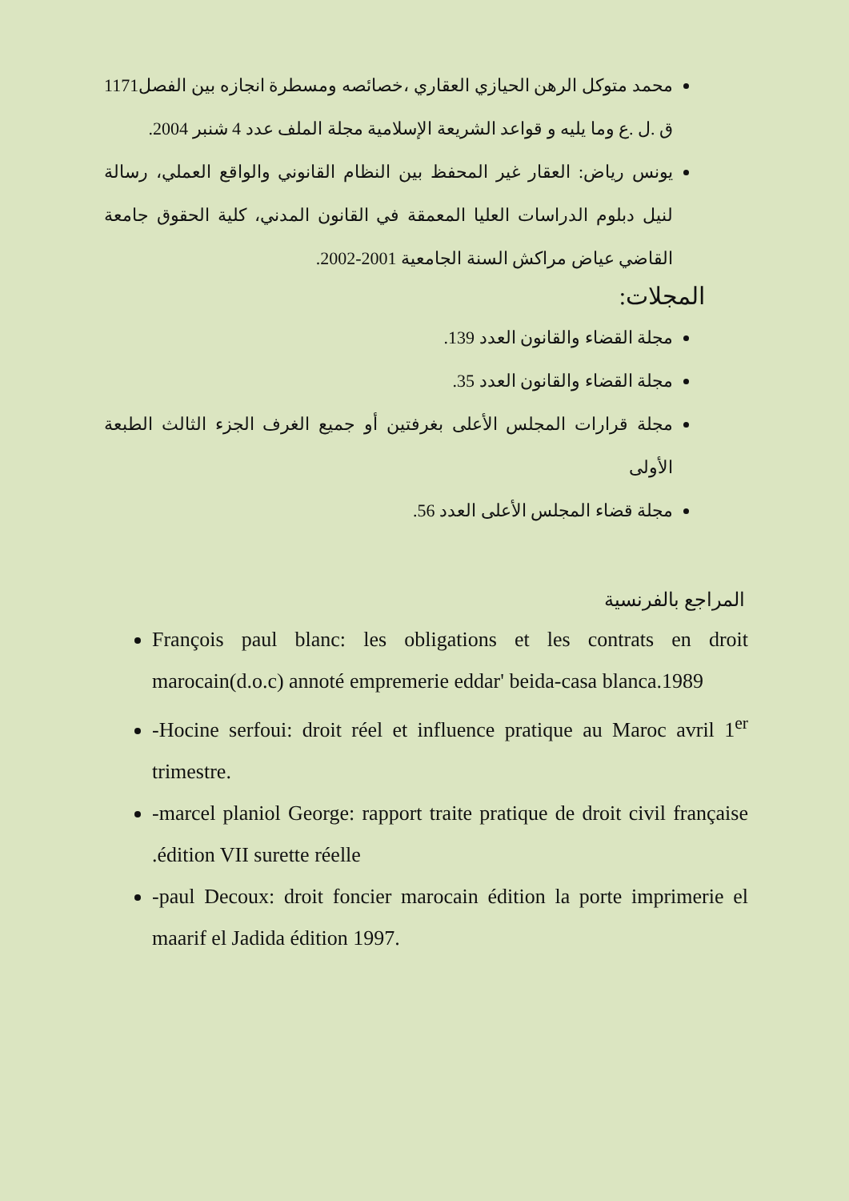محمد متوكل الرهن الحيازي العقاري ،خصائصه ومسطرة انجازه بين الفصل1171 ق .ل .ع وما يليه و قواعد الشريعة الإسلامية مجلة الملف عدد 4 شنبر 2004.
يونس رياض: العقار غير المحفظ بين النظام القانوني والواقع العملي، رسالة لنيل دبلوم الدراسات العليا المعمقة في القانون المدني، كلية الحقوق جامعة القاضي عياض مراكش السنة الجامعية 2001-2002.
المجلات:
مجلة القضاء والقانون العدد 139.
مجلة القضاء والقانون العدد 35.
مجلة قرارات المجلس الأعلى بغرفتين أو جميع الغرف الجزء الثالث الطبعة الأولى
مجلة قضاء المجلس الأعلى العدد 56.
المراجع بالفرنسية
François paul blanc: les obligations et les contrats en droit marocain(d.o.c) annoté empremerie eddar' beida-casa blanca.1989
-Hocine serfoui: droit réel et influence pratique au Maroc avril 1<sup>er</sup> trimestre.
-marcel planiol George: rapport traite pratique de droit civil française .édition VII surette réelle
-paul Decoux: droit foncier marocain édition la porte imprimerie el maarif el Jadida édition 1997.